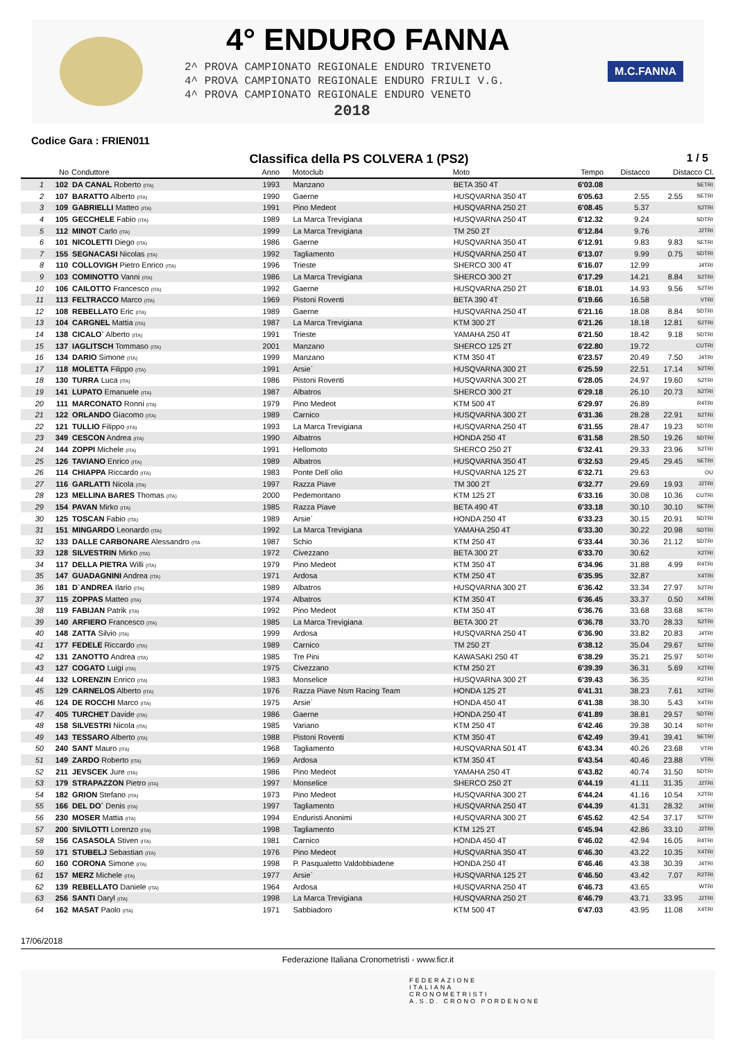4° ENDURO FANNA
2^ PROVA CAMPIONATO REGIONALE ENDURO TRIVENETO
4^ PROVA CAMPIONATO REGIONALE ENDURO FRIULI V.G.
4^ PROVA CAMPIONATO REGIONALE ENDURO VENETO
2018
M.C.FANNA
Codice Gara : FRIEN011
Classifica della PS COLVERA 1 (PS2) 1 / 5
| | No | Conduttore | Anno | Motoclub | Moto | Tempo | Distacco | Distacco Cl. | |
| --- | --- | --- | --- | --- | --- | --- | --- | --- | --- |
| 1 | 102 | DA CANAL Roberto (ITA) | 1993 | Manzano | BETA 350 4T | 6'03.08 | | | SETRI |
| 2 | 107 | BARATTO Alberto (ITA) | 1990 | Gaerne | HUSQVARNA 350 4T | 6'05.63 | 2.55 | 2.55 | SETRI |
| 3 | 109 | GABRIELLI Matteo (ITA) | 1991 | Pino Medeot | HUSQVARNA 250 2T | 6'08.45 | 5.37 | | S2TRI |
| 4 | 105 | GECCHELE Fabio (ITA) | 1989 | La Marca Trevigiana | HUSQVARNA 250 4T | 6'12.32 | 9.24 | | SDTRI |
| 5 | 112 | MINOT Carlo (ITA) | 1999 | La Marca Trevigiana | TM 250 2T | 6'12.84 | 9.76 | | J2TRI |
| 6 | 101 | NICOLETTI Diego (ITA) | 1986 | Gaerne | HUSQVARNA 350 4T | 6'12.91 | 9.83 | 9.83 | SETRI |
| 7 | 155 | SEGNACASI Nicolas (ITA) | 1992 | Tagliamento | HUSQVARNA 250 4T | 6'13.07 | 9.99 | 0.75 | SDTRI |
| 8 | 110 | COLLOVIGH Pietro Enrico (ITA) | 1996 | Trieste | SHERCO 300 4T | 6'16.07 | 12.99 | | J4TRI |
| 9 | 103 | COMINOTTO Vanni (ITA) | 1986 | La Marca Trevigiana | SHERCO 300 2T | 6'17.29 | 14.21 | 8.84 | S2TRI |
| 10 | 106 | CAILOTTO Francesco (ITA) | 1992 | Gaerne | HUSQVARNA 250 2T | 6'18.01 | 14.93 | 9.56 | S2TRI |
| 11 | 113 | FELTRACCO Marco (ITA) | 1969 | Pistoni Roventi | BETA 390 4T | 6'19.66 | 16.58 | | VTRI |
| 12 | 108 | REBELLATO Eric (ITA) | 1989 | Gaerne | HUSQVARNA 250 4T | 6'21.16 | 18.08 | 8.84 | SDTRI |
| 13 | 104 | CARGNEL Mattia (ITA) | 1987 | La Marca Trevigiana | KTM 300 2T | 6'21.26 | 18.18 | 12.81 | S2TRI |
| 14 | 138 | CICALO` Alberto (ITA) | 1991 | Trieste | YAMAHA 250 4T | 6'21.50 | 18.42 | 9.18 | SDTRI |
| 15 | 137 | IAGLITSCH Tommaso (ITA) | 2001 | Manzano | SHERCO 125 2T | 6'22.80 | 19.72 | | CUTRI |
| 16 | 134 | DARIO Simone (ITA) | 1999 | Manzano | KTM 350 4T | 6'23.57 | 20.49 | 7.50 | J4TRI |
| 17 | 118 | MOLETTA Filippo (ITA) | 1991 | Arsie` | HUSQVARNA 300 2T | 6'25.59 | 22.51 | 17.14 | S2TRI |
| 18 | 130 | TURRA Luca (ITA) | 1986 | Pistoni Roventi | HUSQVARNA 300 2T | 6'28.05 | 24.97 | 19.60 | S2TRI |
| 19 | 141 | LUPATO Emanuele (ITA) | 1987 | Albatros | SHERCO 300 2T | 6'29.18 | 26.10 | 20.73 | S2TRI |
| 20 | 111 | MARCONATO Ronni (ITA) | 1979 | Pino Medeot | KTM 500 4T | 6'29.97 | 26.89 | | R4TRI |
| 21 | 122 | ORLANDO Giacomo (ITA) | 1989 | Carnico | HUSQVARNA 300 2T | 6'31.36 | 28.28 | 22.91 | S2TRI |
| 22 | 121 | TULLIO Filippo (ITA) | 1993 | La Marca Trevigiana | HUSQVARNA 250 4T | 6'31.55 | 28.47 | 19.23 | SDTRI |
| 23 | 349 | CESCON Andrea (ITA) | 1990 | Albatros | HONDA 250 4T | 6'31.58 | 28.50 | 19.26 | SDTRI |
| 24 | 144 | ZOPPI Michele (ITA) | 1991 | Hellomoto | SHERCO 250 2T | 6'32.41 | 29.33 | 23.96 | S2TRI |
| 25 | 126 | TAVIANO Enrico (ITA) | 1989 | Albatros | HUSQVARNA 350 4T | 6'32.53 | 29.45 | 29.45 | SETRI |
| 26 | 114 | CHIAPPA Riccardo (ITA) | 1983 | Ponte Dell`olio | HUSQVARNA 125 2T | 6'32.71 | 29.63 | | OU |
| 27 | 116 | GARLATTI Nicola (ITA) | 1997 | Razza Piave | TM 300 2T | 6'32.77 | 29.69 | 19.93 | J2TRI |
| 28 | 123 | MELLINA BARES Thomas (ITA) | 2000 | Pedemontano | KTM 125 2T | 6'33.16 | 30.08 | 10.36 | CUTRI |
| 29 | 154 | PAVAN Mirko (ITA) | 1985 | Razza Piave | BETA 490 4T | 6'33.18 | 30.10 | 30.10 | SETRI |
| 30 | 125 | TOSCAN Fabio (ITA) | 1989 | Arsie` | HONDA 250 4T | 6'33.23 | 30.15 | 20.91 | SDTRI |
| 31 | 151 | MINGARDO Leonardo (ITA) | 1992 | La Marca Trevigiana | YAMAHA 250 4T | 6'33.30 | 30.22 | 20.98 | SDTRI |
| 32 | 133 | DALLE CARBONARE Alessandro (ITA | 1987 | Schio | KTM 250 4T | 6'33.44 | 30.36 | 21.12 | SDTRI |
| 33 | 128 | SILVESTRIN Mirko (ITA) | 1972 | Civezzano | BETA 300 2T | 6'33.70 | 30.62 | | X2TRI |
| 34 | 117 | DELLA PIETRA Willi (ITA) | 1979 | Pino Medeot | KTM 350 4T | 6'34.96 | 31.88 | 4.99 | R4TRI |
| 35 | 147 | GUADAGNINI Andrea (ITA) | 1971 | Ardosa | KTM 250 4T | 6'35.95 | 32.87 | | X4TRI |
| 36 | 181 | D`ANDREA Ilario (ITA) | 1989 | Albatros | HUSQVARNA 300 2T | 6'36.42 | 33.34 | 27.97 | S2TRI |
| 37 | 115 | ZOPPAS Matteo (ITA) | 1974 | Albatros | KTM 350 4T | 6'36.45 | 33.37 | 0.50 | X4TRI |
| 38 | 119 | FABIJAN Patrik (ITA) | 1992 | Pino Medeot | KTM 350 4T | 6'36.76 | 33.68 | 33.68 | SETRI |
| 39 | 140 | ARFIERO Francesco (ITA) | 1985 | La Marca Trevigiana | BETA 300 2T | 6'36.78 | 33.70 | 28.33 | S2TRI |
| 40 | 148 | ZATTA Silvio (ITA) | 1999 | Ardosa | HUSQVARNA 250 4T | 6'36.90 | 33.82 | 20.83 | J4TRI |
| 41 | 177 | FEDELE Riccardo (ITA) | 1989 | Carnico | TM 250 2T | 6'38.12 | 35.04 | 29.67 | S2TRI |
| 42 | 131 | ZANOTTO Andrea (ITA) | 1985 | Tre Pini | KAWASAKI 250 4T | 6'38.29 | 35.21 | 25.97 | SDTRI |
| 43 | 127 | COGATO Luigi (ITA) | 1975 | Civezzano | KTM 250 2T | 6'39.39 | 36.31 | 5.69 | X2TRI |
| 44 | 132 | LORENZIN Enrico (ITA) | 1983 | Monselice | HUSQVARNA 300 2T | 6'39.43 | 36.35 | | R2TRI |
| 45 | 129 | CARNELOS Alberto (ITA) | 1976 | Razza Piave Nsm Racing Team | HONDA 125 2T | 6'41.31 | 38.23 | 7.61 | X2TRI |
| 46 | 124 | DE ROCCHI Marco (ITA) | 1975 | Arsie` | HONDA 450 4T | 6'41.38 | 38.30 | 5.43 | X4TRI |
| 47 | 405 | TURCHET Davide (ITA) | 1986 | Gaerne | HONDA 250 4T | 6'41.89 | 38.81 | 29.57 | SDTRI |
| 48 | 158 | SILVESTRI Nicola (ITA) | 1985 | Variano | KTM 250 4T | 6'42.46 | 39.38 | 30.14 | SDTRI |
| 49 | 143 | TESSARO Alberto (ITA) | 1988 | Pistoni Roventi | KTM 350 4T | 6'42.49 | 39.41 | 39.41 | SETRI |
| 50 | 240 | SANT Mauro (ITA) | 1968 | Tagliamento | HUSQVARNA 501 4T | 6'43.34 | 40.26 | 23.68 | VTRI |
| 51 | 149 | ZARDO Roberto (ITA) | 1969 | Ardosa | KTM 350 4T | 6'43.54 | 40.46 | 23.88 | VTRI |
| 52 | 211 | JEVSCEK Jure (ITA) | 1986 | Pino Medeot | YAMAHA 250 4T | 6'43.82 | 40.74 | 31.50 | SDTRI |
| 53 | 179 | STRAPAZZON Pietro (ITA) | 1997 | Monselice | SHERCO 250 2T | 6'44.19 | 41.11 | 31.35 | J2TRI |
| 54 | 182 | GRION Stefano (ITA) | 1973 | Pino Medeot | HUSQVARNA 300 2T | 6'44.24 | 41.16 | 10.54 | X2TRI |
| 55 | 166 | DEL DO` Denis (ITA) | 1997 | Tagliamento | HUSQVARNA 250 4T | 6'44.39 | 41.31 | 28.32 | J4TRI |
| 56 | 230 | MOSER Mattia (ITA) | 1994 | Enduristi Anonimi | HUSQVARNA 300 2T | 6'45.62 | 42.54 | 37.17 | S2TRI |
| 57 | 200 | SIVILOTTI Lorenzo (ITA) | 1998 | Tagliamento | KTM 125 2T | 6'45.94 | 42.86 | 33.10 | J2TRI |
| 58 | 156 | CASASOLA Stiven (ITA) | 1981 | Carnico | HONDA 450 4T | 6'46.02 | 42.94 | 16.05 | R4TRI |
| 59 | 171 | STUBELJ Sebastian (ITA) | 1976 | Pino Medeot | HUSQVARNA 350 4T | 6'46.30 | 43.22 | 10.35 | X4TRI |
| 60 | 160 | CORONA Simone (ITA) | 1998 | P. Pasqualetto Valdobbiadene | HONDA 250 4T | 6'46.46 | 43.38 | 30.39 | J4TRI |
| 61 | 157 | MERZ Michele (ITA) | 1977 | Arsie` | HUSQVARNA 125 2T | 6'46.50 | 43.42 | 7.07 | R2TRI |
| 62 | 139 | REBELLATO Daniele (ITA) | 1964 | Ardosa | HUSQVARNA 250 4T | 6'46.73 | 43.65 | | WTRI |
| 63 | 256 | SANTI Daryl (ITA) | 1998 | La Marca Trevigiana | HUSQVARNA 250 2T | 6'46.79 | 43.71 | 33.95 | J2TRI |
| 64 | 162 | MASAT Paolo (ITA) | 1971 | Sabbiadoro | KTM 500 4T | 6'47.03 | 43.95 | 11.08 | X4TRI |
17/06/2018
Federazione Italiana Cronometristi - www.ficr.it
FEDERAZIONE
ITALIANA
CRONOMETRISTI
A.S.D. CRONO PORDENONE